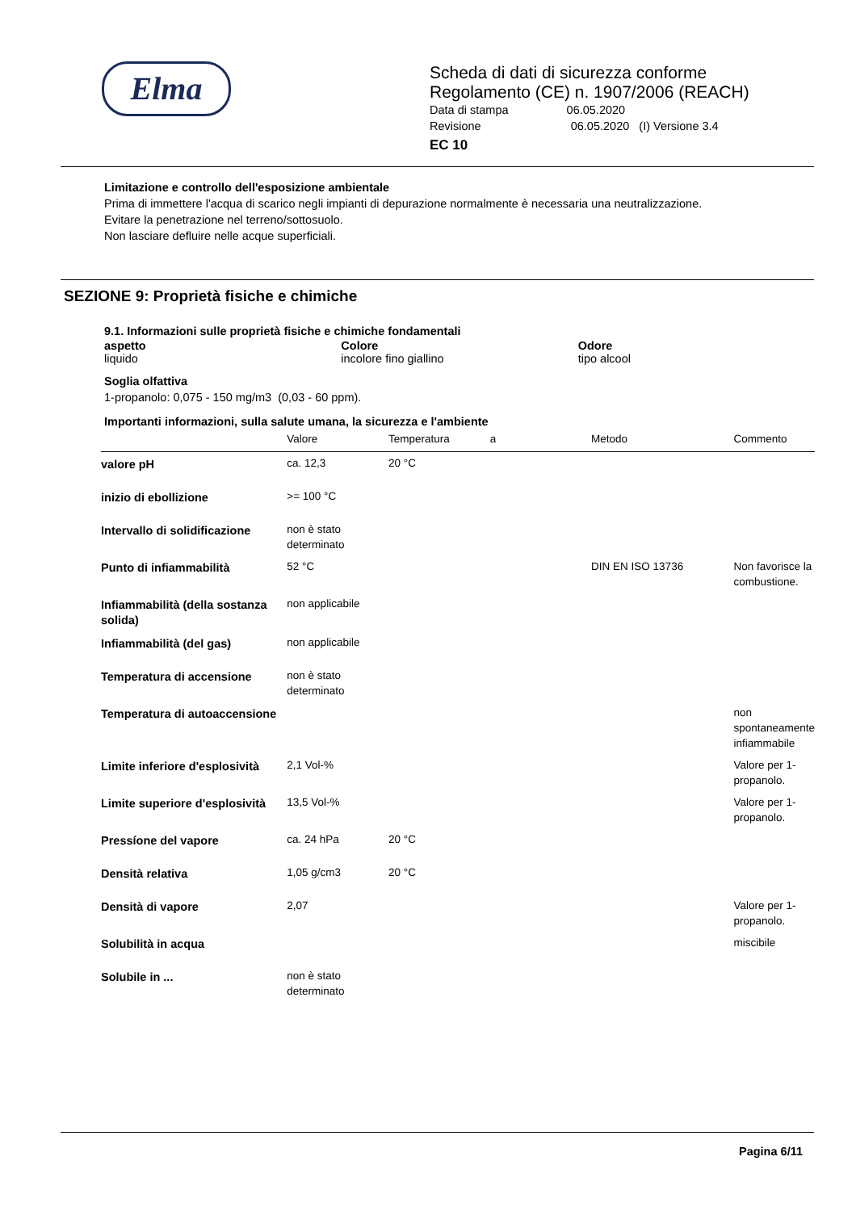Elma
Scheda di dati di sicurezza conforme
Regolamento (CE) n. 1907/2006 (REACH)
Data di stampa 06.05.2020
Revisione 06.05.2020 (I) Versione 3.4
EC 10
Limitazione e controllo dell'esposizione ambientale
Prima di immettere l'acqua di scarico negli impianti di depurazione normalmente è necessaria una neutralizzazione.
Evitare la penetrazione nel terreno/sottosuolo.
Non lasciare defluire nelle acque superficiali.
SEZIONE 9: Proprietà fisiche e chimiche
9.1. Informazioni sulle proprietà fisiche e chimiche fondamentali
aspetto
liquido
Colore
incolore fino giallino
Odore
tipo alcool
Soglia olfattiva
1-propanolo: 0,075 - 150 mg/m3 (0,03 - 60 ppm).
Importanti informazioni, sulla salute umana, la sicurezza e l'ambiente
| | Valore | Temperatura | a | Metodo | Commento |
| --- | --- | --- | --- | --- | --- |
| valore pH | ca. 12,3 | 20 °C | | | |
| inizio di ebollizione | >= 100 °C | | | | |
| Intervallo di solidificazione | non è stato determinato | | | | |
| Punto di infiammabilità | 52 °C | | | DIN EN ISO 13736 | Non favorisce la combustione. |
| Infiammabilità (della sostanza solida) | non applicabile | | | | |
| Infiammabilità (del gas) | non applicabile | | | | |
| Temperatura di accensione | non è stato determinato | | | | |
| Temperatura di autoaccensione | | | | | non spontaneamente infiammabile |
| Limite inferiore d'esplosività | 2,1 Vol-% | | | | Valore per 1-propanolo. |
| Limite superiore d'esplosività | 13,5 Vol-% | | | | Valore per 1-propanolo. |
| Pressíone del vapore | ca. 24 hPa | 20 °C | | | |
| Densità relativa | 1,05 g/cm3 | 20 °C | | | |
| Densità di vapore | 2,07 | | | | Valore per 1-propanolo. |
| Solubilità in acqua | | | | | miscibile |
| Solubile in ... | non è stato determinato | | | | |
Pagina 6/11